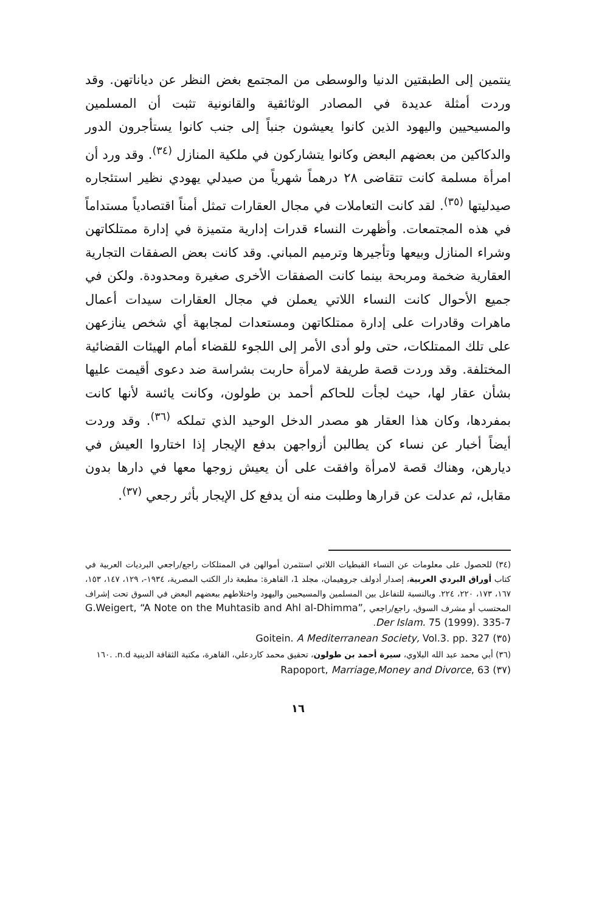ينتمين إلى الطبقتين الدنيا والوسطى من المجتمع بغض النظر عن دياناتهن. وقد وردت أمثلة عديدة في المصادر الوثائقية والقانونية تثبت أن المسلمين والمسيحيين واليهود الذين كانوا يعيشون جنباً إلى جنب كانوا يستأجرون الدور والدكاكين من بعضهم البعض وكانوا يتشاركون في ملكية المنازل <sup>(٣٤)</sup>. وقد ورد أن امرأة مسلمة كانت تتقاضى ٢٨ درهماً شهرياً من صيدلي يهودي نظير استئجاره صيدليتها <sup>(٣٥)</sup>. لقد كانت التعاملات في مجال العقارات تمثل أمناً اقتصادياً مستداماً في هذه المجتمعات. وأظهرت النساء قدرات إدارية متميزة في إدارة ممتلكاتهن وشراء المنازل وبيعها وتأجيرها وترميم المباني. وقد كانت بعض الصفقات التجارية العقارية ضخمة ومربحة بينما كانت الصفقات الأخرى صغيرة ومحدودة. ولكن في جميع الأحوال كانت النساء اللاتي يعملن في مجال العقارات سيدات أعمال ماهرات وقادرات على إدارة ممتلكاتهن ومستعدات لمجابهة أي شخص ينازعهن على تلك الممتلكات، حتى ولو أدى الأمر إلى اللجوء للقضاء أمام الهيئات القضائية المختلفة. وقد وردت قصة طريفة لامرأة حاربت بشراسة ضد دعوى أقيمت عليها بشأن عقار لها، حيث لجأت للحاكم أحمد بن طولون، وكانت يائسة لأنها كانت بمفردها، وكان هذا العقار هو مصدر الدخل الوحيد الذي تملكه <sup>(٣٦)</sup>. وقد وردت أيضاً أخبار عن نساء كن يطالبن أزواجهن بدفع الإيجار إذا اختاروا العيش في ديارهن، وهناك قصة لامرأة وافقت على أن يعيش زوجها معها في دارها بدون مقابل، ثم عدلت عن قرارها وطلبت منه أن يدفع كل الإيجار بأثر رجعي <sup>(٣٧)</sup>.
(٣٤) للحصول على معلومات عن النساء القبطيات اللاتي استثمرن أموالهن في الممتلكات راجع/راجعي البرديات العربية في كتاب أوراق البردي العربية، إصدار أدولف جروهيمان، مجلد 1، القاهرة: مطبعة دار الكتب المصرية، ١٩٣٤-، ١٢٩، ١٤٧، ١٥٣، ١٦٧، ١٧٣، ٢٢٠، ٢٢٤. وبالنسبة للتفاعل بين المسلمين والمسيحيين واليهود واختلاطهم ببعضهم البعض في السوق تحت إشراف المحتسب أو مشرف السوق، راجع/راجعي G.Weigert, “A Note on the Muhtasib and Ahl al-Dhimma”, Der Islam. 75 (1999). 335-7.
(٣٥) Goitein. A Mediterranean Society, Vol.3. pp. 327
(٣٦) أبي محمد عبد الله البلاوي، سيرة أحمد بن طولون، تحقيق محمد كاردعلي، القاهرة، مكتبة الثقافة الدينية n.d. .١٦٠
(٣٧) Rapoport, Marriage,Money and Divorce, 63
١٦